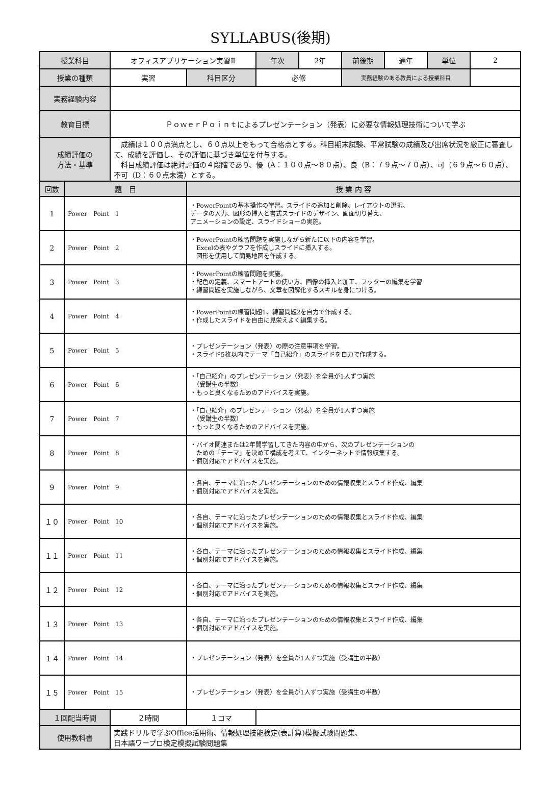SYLLABUS(後期)
| 授業科目 | | オフィスアプリケーション実習Ⅱ | | 年次 | 2年 | 前後期 | 通年 | 単位 | 2 |
| 授業の種類 | | 実習 | 科目区分 | 必修 | | 実務経験のある教員による授業科目 | | | |
| 実務経験内容 | | | | | | | | | |
| 教育目標 | | ＰｏｗｅｒＰｏｉｎｔによるプレゼンテーション（発表）に必要な情報処理技術について学ぶ | | | | | | | |
| 成績評価の 方法・基準 | | 成績は１００点満点とし、６０点以上をもって合格点とする。科目期末試験、平常試験の成績及び出席状況を厳正に審査して、成績を評価し、その評価に基づき単位を付与する。 科目成績評価は絶対評価の４段階であり、優（A：１００点～８０点）、良（B：７９点～７０点）、可（６９点～６０点）、不可（D：６０点未満）とする。 | | | | | | | |
| 回数 | 題 目 | | 授 業 内 容 | | | | | | |
| 1 | Power Point 1 | | ・PowerPointの基本操作の学習。スライドの追加と削除、レイアウトの選択、 データの入力、図形の挿入と書式スライドのデザイン、画面切り替え、 アニメーションの設定、スライドショーの実施。 | | | | | | |
| 2 | Power Point 2 | | ・PowerPointの練習問題を実施しながら新たに以下の内容を学習。 Excelの表やグラフを作成しスライドに挿入する。 図形を使用して簡易地図を作成する。 | | | | | | |
| 3 | Power Point 3 | | ・PowerPointの練習問題を実施。 ・配色の定義、スマートアートの使い方、画像の挿入と加工、フッターの編集を学習 ・練習問題を実施しながら、文章を図解化するスキルを身につける。 | | | | | | |
| 4 | Power Point 4 | | ・PowerPointの練習問題1、練習問題2を自力で作成する。 ・作成したスライドを自由に見栄えよく編集する。 | | | | | | |
| 5 | Power Point 5 | | ・プレゼンテーション（発表）の際の注意事項を学習。 ・スライド5枚以内でテーマ「自己紹介」のスライドを自力で作成する。 | | | | | | |
| 6 | Power Point 6 | | ・「自己紹介」のプレゼンテーション（発表）を全員が1人ずつ実施 （受講生の半数） ・もっと良くなるためのアドバイスを実施。 | | | | | | |
| 7 | Power Point 7 | | ・「自己紹介」のプレゼンテーション（発表）を全員が1人ずつ実施 （受講生の半数） ・もっと良くなるためのアドバイスを実施。 | | | | | | |
| 8 | Power Point 8 | | ・バイオ関連または2年間学習してきた内容の中から、次のプレゼンテーションの ための「テーマ」を決めて構成を考えて、インターネットで情報収集する。 ・個別対応でアドバイスを実施。 | | | | | | |
| 9 | Power Point 9 | | ・各自、テーマに沿ったプレゼンテーションのための情報収集とスライド作成、編集 ・個別対応でアドバイスを実施。 | | | | | | |
| １０ | Power Point 10 | | ・各自、テーマに沿ったプレゼンテーションのための情報収集とスライド作成、編集 ・個別対応でアドバイスを実施。 | | | | | | |
| １１ | Power Point 11 | | ・各自、テーマに沿ったプレゼンテーションのための情報収集とスライド作成、編集 ・個別対応でアドバイスを実施。 | | | | | | |
| １２ | Power Point 12 | | ・各自、テーマに沿ったプレゼンテーションのための情報収集とスライド作成、編集 ・個別対応でアドバイスを実施。 | | | | | | |
| １３ | Power Point 13 | | ・各自、テーマに沿ったプレゼンテーションのための情報収集とスライド作成、編集 ・個別対応でアドバイスを実施。 | | | | | | |
| １４ | Power Point 14 | | ・プレゼンテーション（発表）を全員が1人ずつ実施（受講生の半数） | | | | | | |
| １５ | Power Point 15 | | ・プレゼンテーション（発表）を全員が1人ずつ実施（受講生の半数） | | | | | | |
| １回配当時間 | | ２時間 | １コマ | | | | | | |
| 使用教科書 | | 実践ドリルで学ぶOffice活用術、情報処理技能検定(表計算)模擬試験問題集、 日本語ワープロ検定模擬試験問題集 | | | | | | | |